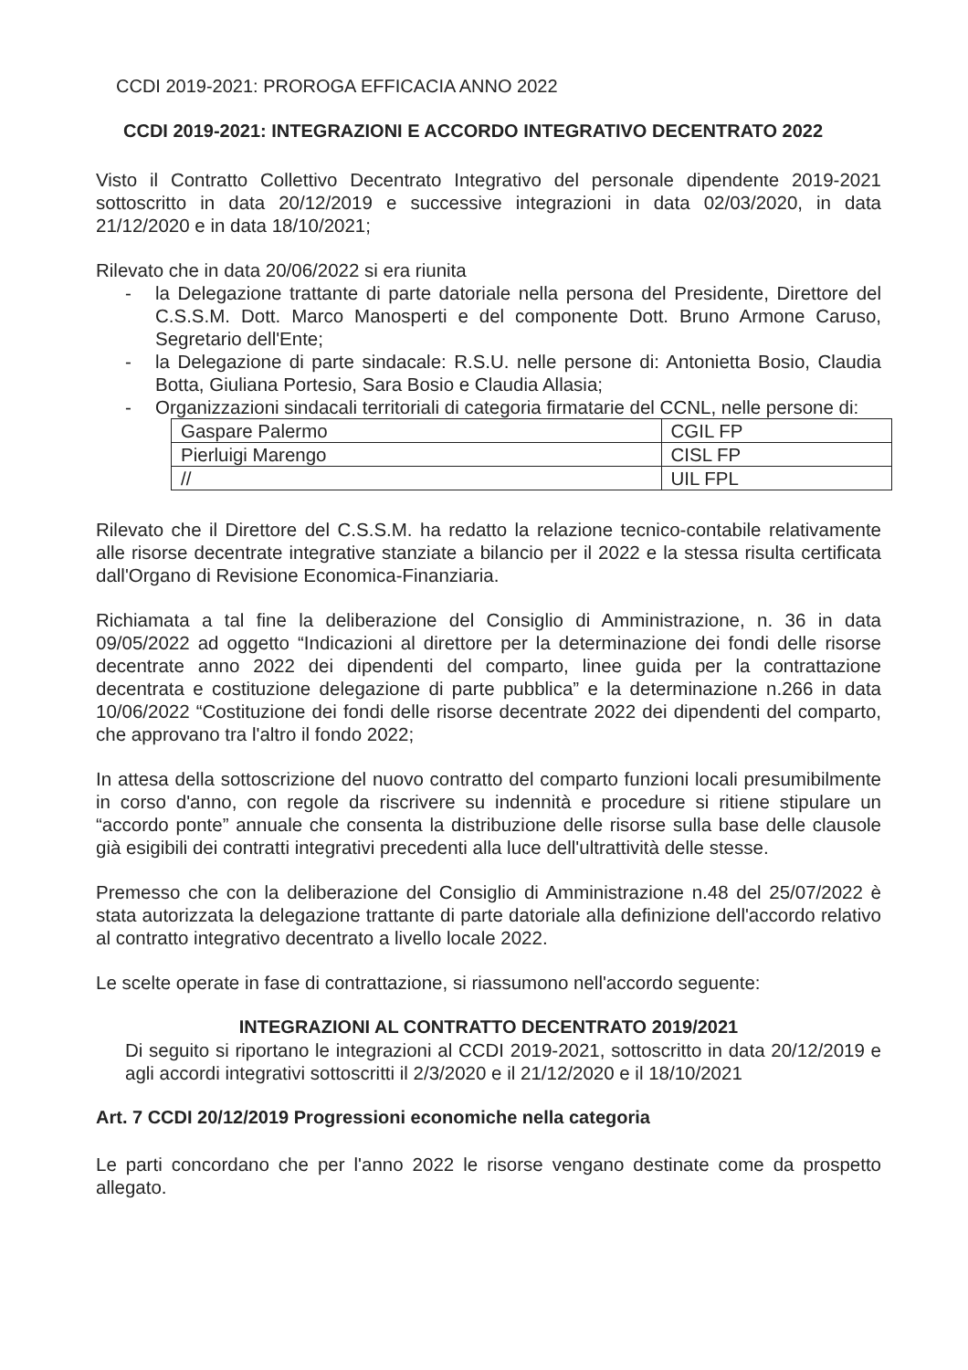CCDI 2019-2021: PROROGA EFFICACIA ANNO 2022
CCDI 2019-2021: INTEGRAZIONI E ACCORDO INTEGRATIVO DECENTRATO 2022
Visto il Contratto Collettivo Decentrato Integrativo del personale dipendente 2019-2021 sottoscritto in data 20/12/2019 e successive integrazioni in data 02/03/2020, in data 21/12/2020 e in data 18/10/2021;
Rilevato che in data 20/06/2022 si era riunita
- la Delegazione trattante di parte datoriale nella persona del Presidente, Direttore del C.S.S.M. Dott. Marco Manosperti e del componente Dott. Bruno Armone Caruso, Segretario dell'Ente;
- la Delegazione di parte sindacale: R.S.U. nelle persone di: Antonietta Bosio, Claudia Botta, Giuliana Portesio, Sara Bosio e Claudia Allasia;
- Organizzazioni sindacali territoriali di categoria firmatarie del CCNL, nelle persone di:
| Gaspare Palermo | CGIL FP |
| Pierluigi Marengo | CISL FP |
| // | UIL FPL |
Rilevato che il Direttore del C.S.S.M. ha redatto la relazione tecnico-contabile relativamente alle risorse decentrate integrative stanziate a bilancio per il 2022 e la stessa risulta certificata dall'Organo di Revisione Economica-Finanziaria.
Richiamata a tal fine la deliberazione del Consiglio di Amministrazione, n. 36 in data 09/05/2022 ad oggetto “Indicazioni al direttore per la determinazione dei fondi delle risorse decentrate anno 2022 dei dipendenti del comparto, linee guida per la contrattazione decentrata e costituzione delegazione di parte pubblica” e la determinazione n.266 in data 10/06/2022 “Costituzione dei fondi delle risorse decentrate 2022 dei dipendenti del comparto, che approvano tra l'altro il fondo 2022;
In attesa della sottoscrizione del nuovo contratto del comparto funzioni locali presumibilmente in corso d'anno, con regole da riscrivere su indennità e procedure si ritiene stipulare un “accordo ponte” annuale che consenta la distribuzione delle risorse sulla base delle clausole già esigibili dei contratti integrativi precedenti alla luce dell'ultrattività delle stesse.
Premesso che con la deliberazione del Consiglio di Amministrazione n.48 del 25/07/2022 è stata autorizzata la delegazione trattante di parte datoriale alla definizione dell'accordo relativo al contratto integrativo decentrato a livello locale 2022.
Le scelte operate in fase di contrattazione, si riassumono nell'accordo seguente:
INTEGRAZIONI AL CONTRATTO DECENTRATO 2019/2021
Di seguito si riportano le integrazioni al CCDI 2019-2021, sottoscritto in data 20/12/2019 e agli accordi integrativi sottoscritti il 2/3/2020 e il 21/12/2020 e il 18/10/2021
Art. 7 CCDI 20/12/2019 Progressioni economiche nella categoria
Le parti concordano che per l'anno 2022 le risorse vengano destinate come da prospetto allegato.